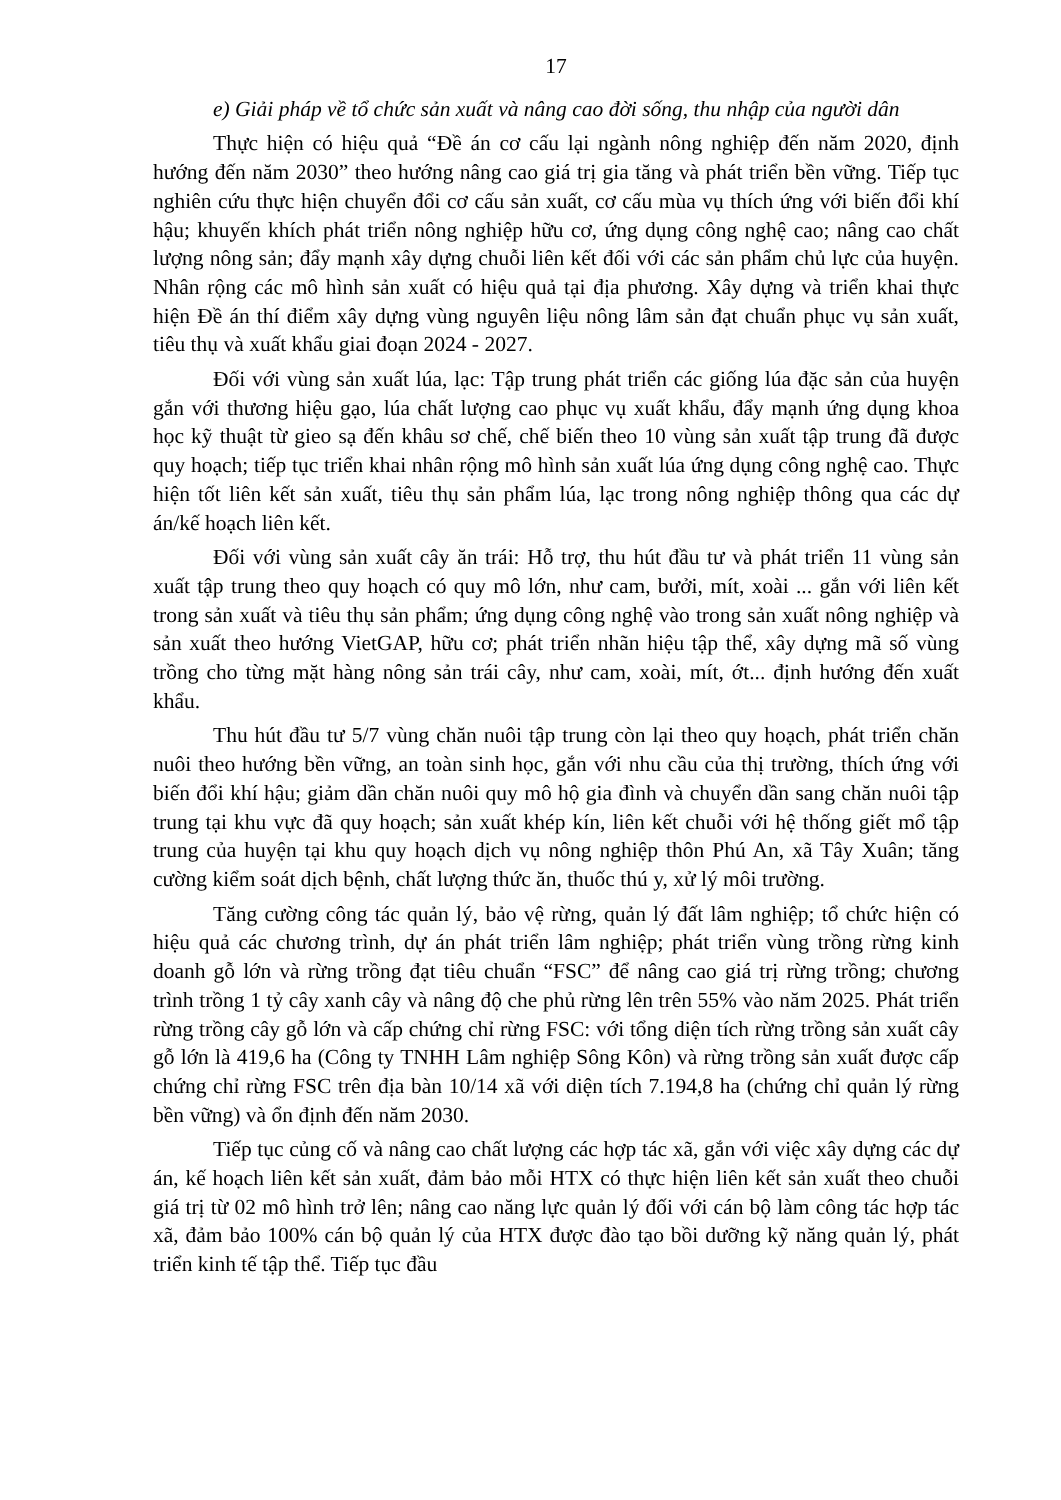17
e) Giải pháp về tổ chức sản xuất và nâng cao đời sống, thu nhập của người dân
Thực hiện có hiệu quả “Đề án cơ cấu lại ngành nông nghiệp đến năm 2020, định hướng đến năm 2030” theo hướng nâng cao giá trị gia tăng và phát triển bền vững. Tiếp tục nghiên cứu thực hiện chuyển đổi cơ cấu sản xuất, cơ cấu mùa vụ thích ứng với biến đổi khí hậu; khuyến khích phát triển nông nghiệp hữu cơ, ứng dụng công nghệ cao; nâng cao chất lượng nông sản; đẩy mạnh xây dựng chuỗi liên kết đối với các sản phẩm chủ lực của huyện. Nhân rộng các mô hình sản xuất có hiệu quả tại địa phương. Xây dựng và triển khai thực hiện Đề án thí điểm xây dựng vùng nguyên liệu nông lâm sản đạt chuẩn phục vụ sản xuất, tiêu thụ và xuất khẩu giai đoạn 2024 - 2027.
Đối với vùng sản xuất lúa, lạc: Tập trung phát triển các giống lúa đặc sản của huyện gắn với thương hiệu gạo, lúa chất lượng cao phục vụ xuất khẩu, đẩy mạnh ứng dụng khoa học kỹ thuật từ gieo sạ đến khâu sơ chế, chế biến theo 10 vùng sản xuất tập trung đã được quy hoạch; tiếp tục triển khai nhân rộng mô hình sản xuất lúa ứng dụng công nghệ cao. Thực hiện tốt liên kết sản xuất, tiêu thụ sản phẩm lúa, lạc trong nông nghiệp thông qua các dự án/kế hoạch liên kết.
Đối với vùng sản xuất cây ăn trái: Hỗ trợ, thu hút đầu tư và phát triển 11 vùng sản xuất tập trung theo quy hoạch có quy mô lớn, như cam, bưởi, mít, xoài ... gắn với liên kết trong sản xuất và tiêu thụ sản phẩm; ứng dụng công nghệ vào trong sản xuất nông nghiệp và sản xuất theo hướng VietGAP, hữu cơ; phát triển nhãn hiệu tập thể, xây dựng mã số vùng trồng cho từng mặt hàng nông sản trái cây, như cam, xoài, mít, ớt... định hướng đến xuất khẩu.
Thu hút đầu tư 5/7 vùng chăn nuôi tập trung còn lại theo quy hoạch, phát triển chăn nuôi theo hướng bền vững, an toàn sinh học, gắn với nhu cầu của thị trường, thích ứng với biến đổi khí hậu; giảm dần chăn nuôi quy mô hộ gia đình và chuyển dần sang chăn nuôi tập trung tại khu vực đã quy hoạch; sản xuất khép kín, liên kết chuỗi với hệ thống giết mổ tập trung của huyện tại khu quy hoạch dịch vụ nông nghiệp thôn Phú An, xã Tây Xuân; tăng cường kiểm soát dịch bệnh, chất lượng thức ăn, thuốc thú y, xử lý môi trường.
Tăng cường công tác quản lý, bảo vệ rừng, quản lý đất lâm nghiệp; tổ chức hiện có hiệu quả các chương trình, dự án phát triển lâm nghiệp; phát triển vùng trồng rừng kinh doanh gỗ lớn và rừng trồng đạt tiêu chuẩn “FSC” để nâng cao giá trị rừng trồng; chương trình trồng 1 tỷ cây xanh cây và nâng độ che phủ rừng lên trên 55% vào năm 2025. Phát triển rừng trồng cây gỗ lớn và cấp chứng chỉ rừng FSC: với tổng diện tích rừng trồng sản xuất cây gỗ lớn là 419,6 ha (Công ty TNHH Lâm nghiệp Sông Kôn) và rừng trồng sản xuất được cấp chứng chỉ rừng FSC trên địa bàn 10/14 xã với diện tích 7.194,8 ha (chứng chỉ quản lý rừng bền vững) và ổn định đến năm 2030.
Tiếp tục củng cố và nâng cao chất lượng các hợp tác xã, gắn với việc xây dựng các dự án, kế hoạch liên kết sản xuất, đảm bảo mỗi HTX có thực hiện liên kết sản xuất theo chuỗi giá trị từ 02 mô hình trở lên; nâng cao năng lực quản lý đối với cán bộ làm công tác hợp tác xã, đảm bảo 100% cán bộ quản lý của HTX được đào tạo bồi dưỡng kỹ năng quản lý, phát triển kinh tế tập thể. Tiếp tục đầu